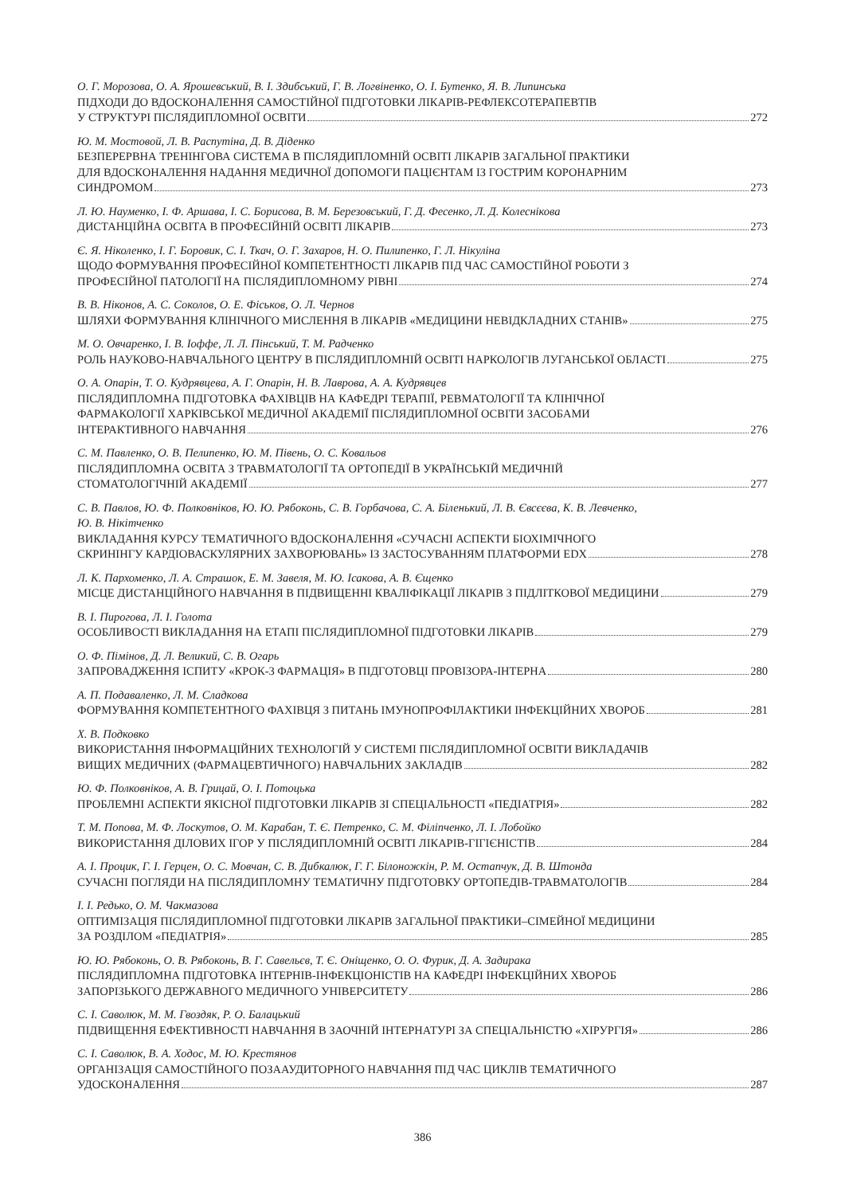О. Г. Морозова, О. А. Ярошевський, В. І. Здибський, Г. В. Логвіненко, О. І. Бутенко, Я. В. Липинська
ПІДХОДИ ДО ВДОСКОНАЛЕННЯ САМОСТІЙНОЇ ПІДГОТОВКИ ЛІКАРІВ-РЕФЛЕКСОТЕРАПЕВТІВ
У СТРУКТУРІ ПІСЛЯДИПЛОМНОЇ ОСВІТИ 272
Ю. М. Мостовой, Л. В. Распутіна, Д. В. Діденко
БЕЗПЕРЕРВНА ТРЕНІНГОВА СИСТЕМА В ПІСЛЯДИПЛОМНІЙ ОСВІТІ ЛІКАРІВ ЗАГАЛЬНОЇ ПРАКТИКИ
ДЛЯ ВДОСКОНАЛЕННЯ НАДАННЯ МЕДИЧНОЇ ДОПОМОГИ ПАЦІЄНТАМ ІЗ ГОСТРИМ КОРОНАРНИМ
СИНДРОМОМ 273
Л. Ю. Науменко, І. Ф. Аршава, І. С. Борисова, В. М. Березовський, Г. Д. Фесенко, Л. Д. Колеснікова
ДИСТАНЦІЙНА ОСВІТА В ПРОФЕСІЙНІЙ ОСВІТІ ЛІКАРІВ 273
Є. Я. Ніколенко, І. Г. Боровик, С. І. Ткач, О. Г. Захаров, Н. О. Пилипенко, Г. Л. Нікуліна
ЩОДО ФОРМУВАННЯ ПРОФЕСІЙНОЇ КОМПЕТЕНТНОСТІ ЛІКАРІВ ПІД ЧАС САМОСТІЙНОЇ РОБОТИ З
ПРОФЕСІЙНОЇ ПАТОЛОГІЇ НА ПІСЛЯДИПЛОМНОМУ РІВНІ 274
В. В. Ніконов, А. С. Соколов, О. Е. Фіськов, О. Л. Чернов
ШЛЯХИ ФОРМУВАННЯ КЛІНІЧНОГО МИСЛЕННЯ В ЛІКАРІВ «МЕДИЦИНИ НЕВІДКЛАДНИХ СТАНІВ» 275
М. О. Овчаренко, І. В. Іоффе, Л. Л. Пінський, Т. М. Радченко
РОЛЬ НАУКОВО-НАВЧАЛЬНОГО ЦЕНТРУ В ПІСЛЯДИПЛОМНІЙ ОСВІТІ НАРКОЛОГІВ ЛУГАНСЬКОЇ ОБЛАСТІ 275
О. А. Опарін, Т. О. Кудрявцева, А. Г. Опарін, Н. В. Лаврова, А. А. Кудрявцев
ПІСЛЯДИПЛОМНА ПІДГОТОВКА ФАХІВЦІВ НА КАФЕДРІ ТЕРАПІЇ, РЕВМАТОЛОГІЇ ТА КЛІНІЧНОЇ
ФАРМАКОЛОГІЇ ХАРКІВСЬКОЇ МЕДИЧНОЇ АКАДЕМІЇ ПІСЛЯДИПЛОМНОЇ ОСВІТИ ЗАСОБАМИ
ІНТЕРАКТИВНОГО НАВЧАННЯ 276
С. М. Павленко, О. В. Пелипенко, Ю. М. Півень, О. С. Ковальов
ПІСЛЯДИПЛОМНА ОСВІТА З ТРАВМАТОЛОГІЇ ТА ОРТОПЕДІЇ В УКРАЇНСЬКІЙ МЕДИЧНІЙ
СТОМАТОЛОГІЧНІЙ АКАДЕМІЇ 277
С. В. Павлов, Ю. Ф. Полковніков, Ю. Ю. Рябоконь, С. В. Горбачова, С. А. Біленький, Л. В. Євсєєва, К. В. Левченко,
Ю. В. Нікітченко
ВИКЛАДАННЯ КУРСУ ТЕМАТИЧНОГО ВДОСКОНАЛЕННЯ «СУЧАСНІ АСПЕКТИ БІОХІМІЧНОГО
СКРИНІНГУ КАРДІОВАСКУЛЯРНИХ ЗАХВОРЮВАНЬ» ІЗ ЗАСТОСУВАННЯМ ПЛАТФОРМИ EDX 278
Л. К. Пархоменко, Л. А. Страшок, Е. М. Завеля, М. Ю. Ісакова, А. В. Єщенко
МІСЦЕ ДИСТАНЦІЙНОГО НАВЧАННЯ В ПІДВИЩЕННІ КВАЛІФІКАЦІЇ ЛІКАРІВ З ПІДЛІТКОВОЇ МЕДИЦИНИ 279
В. І. Пирогова, Л. І. Голота
ОСОБЛИВОСТІ ВИКЛАДАННЯ НА ЕТАПІ ПІСЛЯДИПЛОМНОЇ ПІДГОТОВКИ ЛІКАРІВ 279
О. Ф. Пімінов, Д. Л. Великий, С. В. Огарь
ЗАПРОВАДЖЕННЯ ІСПИТУ «КРОК-3 ФАРМАЦІЯ» В ПІДГОТОВЦІ ПРОВІЗОРА-ІНТЕРНА 280
А. П. Подаваленко, Л. М. Сладкова
ФОРМУВАННЯ КОМПЕТЕНТНОГО ФАХІВЦЯ З ПИТАНЬ ІМУНОПРОФІЛАКТИКИ ІНФЕКЦІЙНИХ ХВОРОБ 281
Х. В. Подковко
ВИКОРИСТАННЯ ІНФОРМАЦІЙНИХ ТЕХНОЛОГІЙ У СИСТЕМІ ПІСЛЯДИПЛОМНОЇ ОСВІТИ ВИКЛАДАЧІВ
ВИЩИХ МЕДИЧНИХ (ФАРМАЦЕВТИЧНОГО) НАВЧАЛЬНИХ ЗАКЛАДІВ 282
Ю. Ф. Полковніков, А. В. Грицай, О. І. Потоцька
ПРОБЛЕМНІ АСПЕКТИ ЯКІСНОЇ ПІДГОТОВКИ ЛІКАРІВ ЗІ СПЕЦІАЛЬНОСТІ «ПЕДІАТРІЯ» 282
Т. М. Попова, М. Ф. Лоскутов, О. М. Карабан, Т. Є. Петренко, С. М. Філіпченко, Л. І. Лобойко
ВИКОРИСТАННЯ ДІЛОВИХ ІГОР У ПІСЛЯДИПЛОМНІЙ ОСВІТІ ЛІКАРІВ-ГІГІЄНІСТІВ 284
А. І. Процик, Г. І. Герцен, О. С. Мовчан, С. В. Дибкалюк, Г. Г. Білоножкін, Р. М. Остапчук, Д. В. Штонда
СУЧАСНІ ПОГЛЯДИ НА ПІСЛЯДИПЛОМНУ ТЕМАТИЧНУ ПІДГОТОВКУ ОРТОПЕДІВ-ТРАВМАТОЛОГІВ 284
І. І. Редько, О. М. Чакмазова
ОПТИМІЗАЦІЯ ПІСЛЯДИПЛОМНОЇ ПІДГОТОВКИ ЛІКАРІВ ЗАГАЛЬНОЇ ПРАКТИКИ–СІМЕЙНОЇ МЕДИЦИНИ
ЗА РОЗДІЛОМ «ПЕДІАТРІЯ» 285
Ю. Ю. Рябоконь, О. В. Рябоконь, В. Г. Савельєв, Т. Є. Оніщенко, О. О. Фурик, Д. А. Задирака
ПІСЛЯДИПЛОМНА ПІДГОТОВКА ІНТЕРНІВ-ІНФЕКЦІОНІСТІВ НА КАФЕДРІ ІНФЕКЦІЙНИХ ХВОРОБ
ЗАПОРІЗЬКОГО ДЕРЖАВНОГО МЕДИЧНОГО УНІВЕРСИТЕТУ 286
С. І. Саволюк, М. М. Гвоздяк, Р. О. Балацький
ПІДВИЩЕННЯ ЕФЕКТИВНОСТІ НАВЧАННЯ В ЗАОЧНІЙ ІНТЕРНАТУРІ ЗА СПЕЦІАЛЬНІСТЮ «ХІРУРГІЯ» 286
С. І. Саволюк, В. А. Ходос, М. Ю. Крестянов
ОРГАНІЗАЦІЯ САМОСТІЙНОГО ПОЗААУДИТОРНОГО НАВЧАННЯ ПІД ЧАС ЦИКЛІВ ТЕМАТИЧНОГО
УДОСКОНАЛЕННЯ 287
386